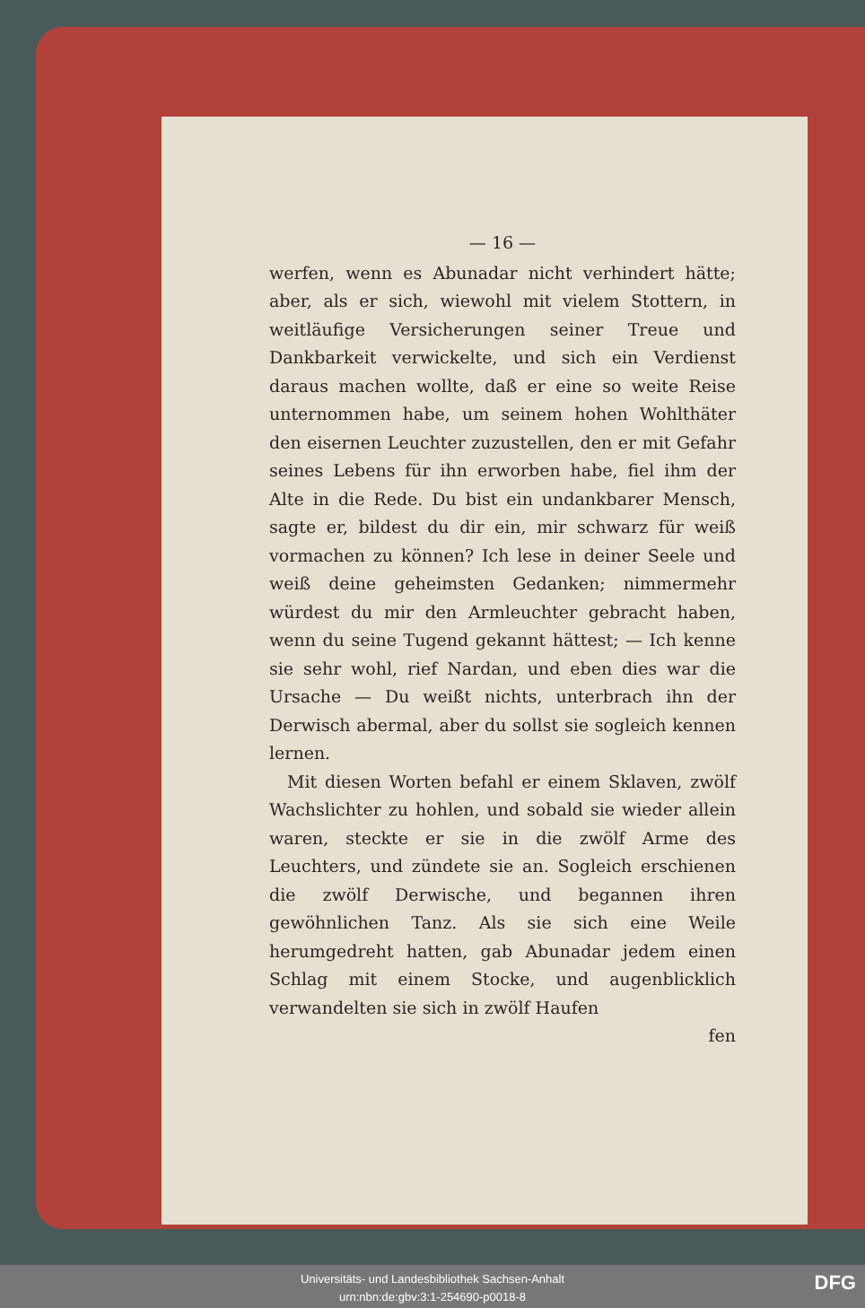— 16 —
werfen, wenn es Abunadar nicht verhindert hätte; aber, als er sich, wiewohl mit vielem Stottern, in weitläufige Versicherungen seiner Treue und Dankbarkeit verwickelte, und sich ein Verdienst daraus machen wollte, daß er eine so weite Reise unternommen habe, um seinem hohen Wohlthäter den eisernen Leuchter zuzustellen, den er mit Gefahr seines Lebens für ihn erworben habe, fiel ihm der Alte in die Rede. Du bist ein undankbarer Mensch, sagte er, bildest du dir ein, mir schwarz für weiß vormachen zu können? Ich lese in deiner Seele und weiß deine geheimsten Gedanken; nimmermehr würdest du mir den Armleuchter gebracht haben, wenn du seine Tugend gekannt hättest; — Ich kenne sie sehr wohl, rief Nardan, und eben dies war die Ursache — Du weißt nichts, unterbrach ihn der Derwisch abermal, aber du sollst sie sogleich kennen lernen.
Mit diesen Worten befahl er einem Sklaven, zwölf Wachslichter zu hohlen, und sobald sie wieder allein waren, steckte er sie in die zwölf Arme des Leuchters, und zündete sie an. Sogleich erschienen die zwölf Derwische, und begannen ihren gewöhnlichen Tanz. Als sie sich eine Weile herumgedreht hatten, gab Abunadar jedem einen Schlag mit einem Stocke, und augenblicklich verwandelten sie sich in zwölf Haufen
fen
Universitäts- und Landesbibliothek Sachsen-Anhalt
urn:nbn:de:gbv:3:1-254690-p0018-8
DFG